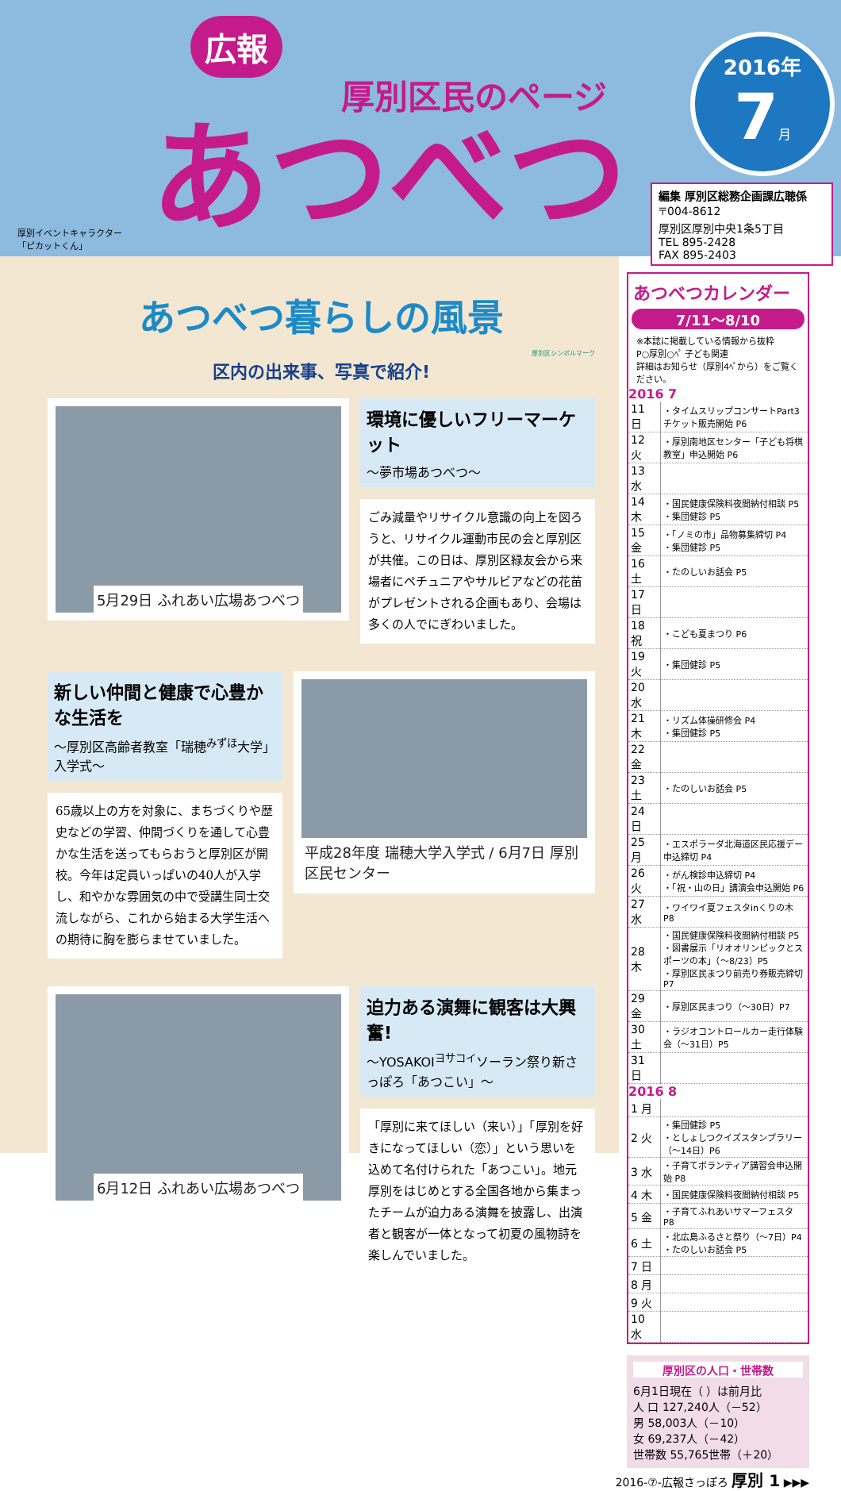厚別イベントキャラクター
「ピカットくん」
広報
厚別区民のページ
あつべつ
2016年
7月
編集 厚別区総務企画課広聴係
〒004-8612
厚別区厚別中央1条5丁目
TEL 895-2428
FAX 895-2403
あつべつ暮らしの風景
厚別区シンボルマーク
区内の出来事、写真で紹介!
5月29日 ふれあい広場あつべつ
環境に優しいフリーマーケット
～夢市場あつべつ～
ごみ減量やリサイクル意識の向上を図ろうと、リサイクル運動市民の会と厚別区が共催。この日は、厚別区緑友会から来場者にペチュニアやサルビアなどの花苗がプレゼントされる企画もあり、会場は多くの人でにぎわいました。
新しい仲間と健康で心豊かな生活を
～厚別区高齢者教室「瑞穂<sup>みずほ</sup>大学」入学式～
65歳以上の方を対象に、まちづくりや歴史などの学習、仲間づくりを通して心豊かな生活を送ってもらおうと厚別区が開校。今年は定員いっぱいの40人が入学し、和やかな雰囲気の中で受講生同士交流しながら、これから始まる大学生活への期待に胸を膨らませていました。
平成28年度 瑞穂大学入学式 / 6月7日 厚別区民センター
6月12日 ふれあい広場あつべつ
迫力ある演舞に観客は大興奮!
～YOSAKOI<sup>ヨサコイ</sup>ソーラン祭り新さっぽろ「あつこい」～
「厚別に来てほしい（来い）」「厚別を好きになってほしい（恋）」という思いを込めて名付けられた「あつこい」。地元厚別をはじめとする全国各地から集まったチームが迫力ある演舞を披露し、出演者と観客が一体となって初夏の風物詩を楽しんでいました。
あつべつカレンダー
7/11～8/10
※本誌に掲載している情報から抜粋
P○厚別○ﾍﾟ 子ども関連
詳細はお知らせ（厚別4ﾍﾟから）をご覧ください。
2016 7
| 11 日 | ・タイムスリップコンサートPart3チケット販売開始 P6 |
| 12 火 | ・厚別南地区センター「子ども将棋教室」申込開始 P6 |
| 13 水 | |
| 14 木 | ・国民健康保険料夜間納付相談 P5 ・集団健診 P5 |
| 15 金 | ・「ノミの市」品物募集締切 P4 ・集団健診 P5 |
| 16 土 | ・たのしいお話会 P5 |
| 17 日 | |
| 18 祝 | ・こども夏まつり P6 |
| 19 火 | ・集団健診 P5 |
| 20 水 | |
| 21 木 | ・リズム体操研修会 P4 ・集団健診 P5 |
| 22 金 | |
| 23 土 | ・たのしいお話会 P5 |
| 24 日 | |
| 25 月 | ・エスポラーダ北海道区民応援デー申込締切 P4 |
| 26 火 | ・がん検診申込締切 P4 ・「祝・山の日」講演会申込開始 P6 |
| 27 水 | ・ワイワイ夏フェスタinくりの木 P8 |
| 28 木 | ・国民健康保険料夜間納付相談 P5 ・図書展示「リオオリンピックとスポーツの本」（～8/23）P5 ・厚別区民まつり前売り券販売締切 P7 |
| 29 金 | ・厚別区民まつり（～30日）P7 |
| 30 土 | ・ラジオコントロールカー走行体験会（～31日）P5 |
| 31 日 | |
2016 8
| 1 月 | |
| 2 火 | ・集団健診 P5 ・としょしつクイズスタンプラリー（～14日）P6 |
| 3 水 | ・子育てボランティア講習会申込開始 P8 |
| 4 木 | ・国民健康保険料夜間納付相談 P5 |
| 5 金 | ・子育てふれあいサマーフェスタ P8 |
| 6 土 | ・北広島ふるさと祭り（～7日）P4 ・たのしいお話会 P5 |
| 7 日 | |
| 8 月 | |
| 9 火 | |
| 10 水 | |
厚別区の人口・世帯数
6月1日現在（ ）は前月比
人 口 127,240人（－52）
男 58,003人（－10）
女 69,237人（－42）
世帯数 55,765世帯（＋20）
2016-⑦-広報さっぽろ 厚別 1 ▶▶▶